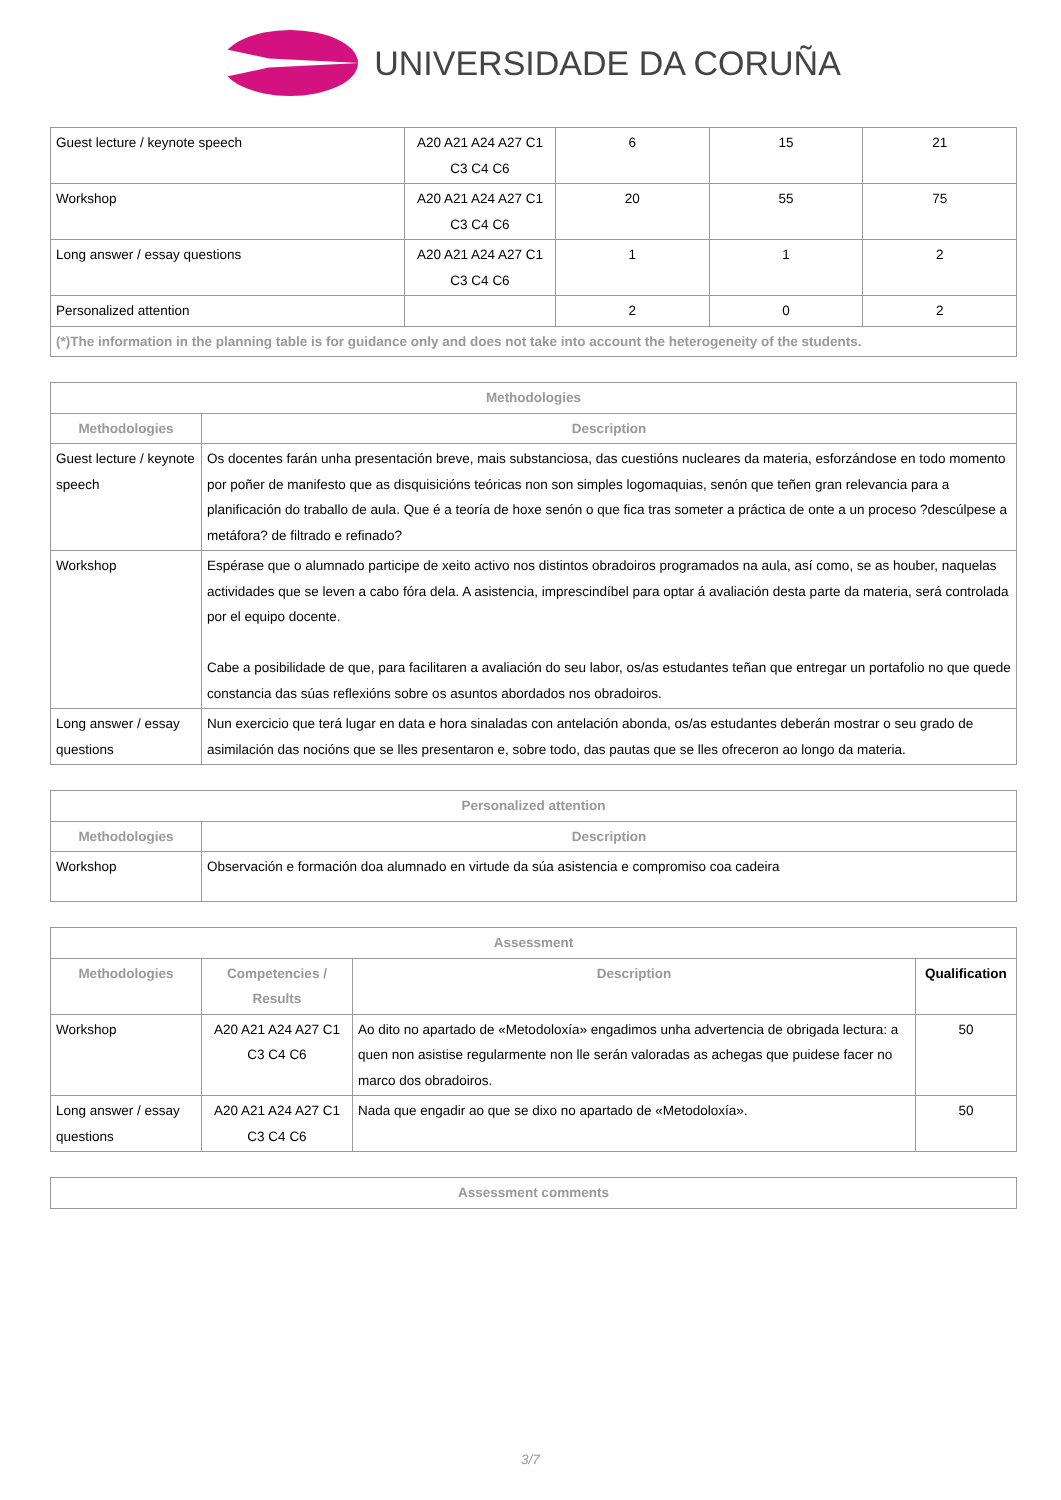UNIVERSIDADE DA CORUÑA
| Guest lecture / keynote speech | A20 A21 A24 A27 C1 C3 C4 C6 | 6 | 15 | 21 |
| Workshop | A20 A21 A24 A27 C1 C3 C4 C6 | 20 | 55 | 75 |
| Long answer / essay questions | A20 A21 A24 A27 C1 C3 C4 C6 | 1 | 1 | 2 |
| Personalized attention | | 2 | 0 | 2 |
| (*)The information in the planning table is for guidance only and does not take into account the heterogeneity of the students. | | | | |
| Methodologies | |
| --- | --- |
| Methodologies | Description |
| Guest lecture / keynote speech | Os docentes farán unha presentación breve, mais substanciosa, das cuestións nucleares da materia, esforzándose en todo momento por poñer de manifesto que as disquisicións teóricas non son simples logomaquias, senón que teñen gran relevancia para a planificación do traballo de aula. Que é a teoría de hoxe senón o que fica tras someter a práctica de onte a un proceso ?descúlpese a metáfora? de filtrado e refinado? |
| Workshop | Espérase que o alumnado participe de xeito activo nos distintos obradoiros programados na aula, así como, se as houber, naquelas actividades que se leven a cabo fóra dela. A asistencia, imprescindíbel para optar á avaliación desta parte da materia, será controlada por el equipo docente. Cabe a posibilidade de que, para facilitaren a avaliación do seu labor, os/as estudantes teñan que entregar un portafolio no que quede constancia das súas reflexións sobre os asuntos abordados nos obradoiros. |
| Long answer / essay questions | Nun exercicio que terá lugar en data e hora sinaladas con antelación abonda, os/as estudantes deberán mostrar o seu grado de asimilación das nocións que se lles presentaron e, sobre todo, das pautas que se lles ofreceron ao longo da materia. |
| Personalized attention | |
| --- | --- |
| Methodologies | Description |
| Workshop | Observación e formación doa alumnado en virtude da súa asistencia e compromiso coa cadeira |
| Assessment | | | |
| --- | --- | --- | --- |
| Methodologies | Competencies / Results | Description | Qualification |
| Workshop | A20 A21 A24 A27 C1 C3 C4 C6 | Ao dito no apartado de «Metodoloxía» engadimos unha advertencia de obrigada lectura: a quen non asistise regularmente non lle serán valoradas as achegas que puidese facer no marco dos obradoiros. | 50 |
| Long answer / essay questions | A20 A21 A24 A27 C1 C3 C4 C6 | Nada que engadir ao que se dixo no apartado de «Metodoloxía». | 50 |
| Assessment comments |
| --- |
3/7